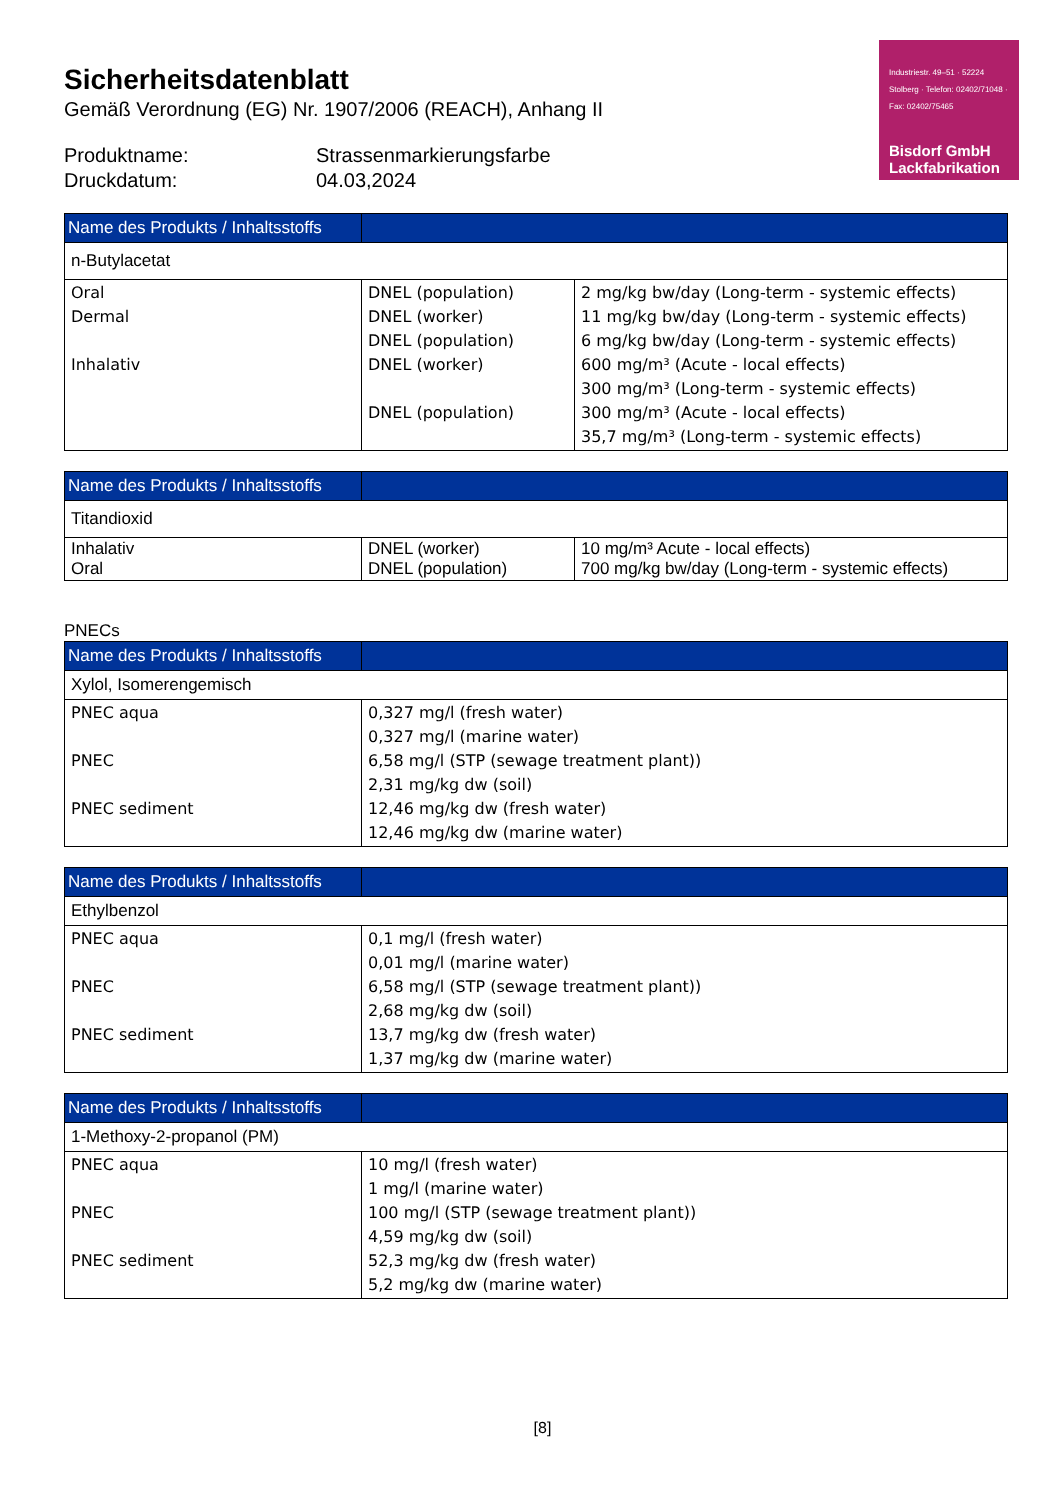Industriestr. 49–51 · 52224 Stolberg · Telefon: 02402/71048 · Fax: 02402/75465
Bisdorf GmbH
Lackfabrikation
Sicherheitsdatenblatt
Gemäß Verordnung (EG) Nr. 1907/2006 (REACH), Anhang II
Produktname: Strassenmarkierungsfarbe
Druckdatum: 04.03,2024
| Name des Produkts / Inhaltsstoffs | | |
| --- | --- | --- |
| n-Butylacetat | | |
| Oral Dermal Inhalativ | DNEL (population) DNEL (worker) DNEL (population) DNEL (worker) DNEL (population) | 2 mg/kg bw/day (Long-term - systemic effects) 11 mg/kg bw/day (Long-term - systemic effects) 6 mg/kg bw/day (Long-term - systemic effects) 600 mg/m³ (Acute - local effects) 300 mg/m³ (Long-term - systemic effects) 300 mg/m³ (Acute - local effects) 35,7 mg/m³ (Long-term - systemic effects) |
| Name des Produkts / Inhaltsstoffs | | |
| --- | --- | --- |
| Titandioxid | | |
| Inhalativ Oral | DNEL (worker) DNEL (population) | 10 mg/m³ Acute - local effects) 700 mg/kg bw/day (Long-term - systemic effects) |
PNECs
| Name des Produkts / Inhaltsstoffs | |
| --- | --- |
| Xylol, Isomerengemisch | |
| PNEC aqua PNEC PNEC sediment | 0,327 mg/l (fresh water) 0,327 mg/l (marine water) 6,58 mg/l (STP (sewage treatment plant)) 2,31 mg/kg dw (soil) 12,46 mg/kg dw (fresh water) 12,46 mg/kg dw (marine water) |
| Name des Produkts / Inhaltsstoffs | |
| --- | --- |
| Ethylbenzol | |
| PNEC aqua PNEC PNEC sediment | 0,1 mg/l (fresh water) 0,01 mg/l (marine water) 6,58 mg/l (STP (sewage treatment plant)) 2,68 mg/kg dw (soil) 13,7 mg/kg dw (fresh water) 1,37 mg/kg dw (marine water) |
| Name des Produkts / Inhaltsstoffs | |
| --- | --- |
| 1-Methoxy-2-propanol (PM) | |
| PNEC aqua PNEC PNEC sediment | 10 mg/l (fresh water) 1 mg/l (marine water) 100 mg/l (STP (sewage treatment plant)) 4,59 mg/kg dw (soil) 52,3 mg/kg dw (fresh water) 5,2 mg/kg dw (marine water) |
[8]